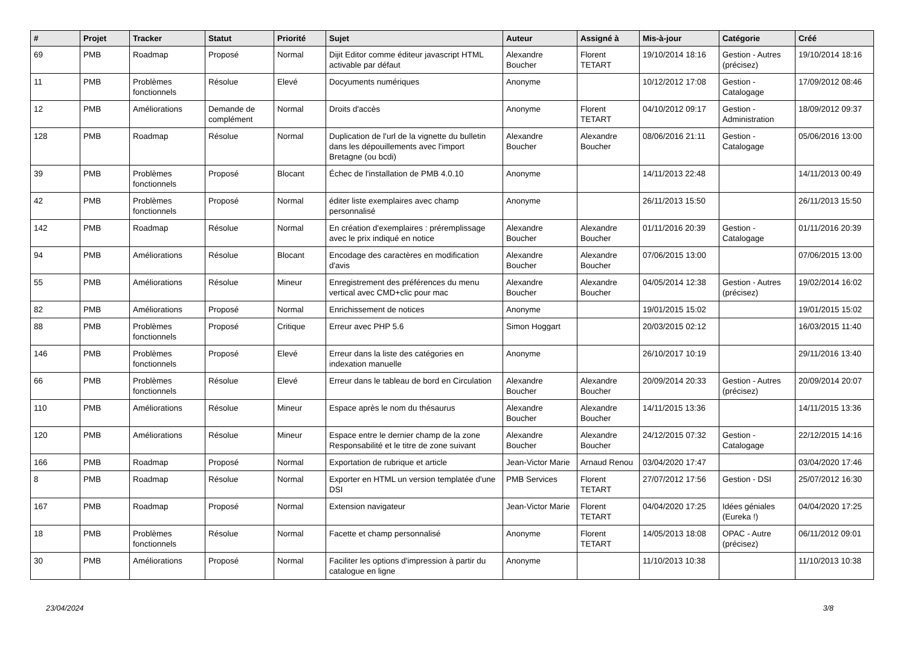| # | Projet | Tracker | Statut | Priorité | Sujet | Auteur | Assigné à | Mis-à-jour | Catégorie | Créé |
| --- | --- | --- | --- | --- | --- | --- | --- | --- | --- | --- |
| 69 | PMB | Roadmap | Proposé | Normal | Dijit Editor comme éditeur javascript HTML activable par défaut | Alexandre Boucher | Florent TETART | 19/10/2014 18:16 | Gestion - Autres (précisez) | 19/10/2014 18:16 |
| 11 | PMB | Problèmes fonctionnels | Résolue | Elevé | Docyuments numériques | Anonyme | | 10/12/2012 17:08 | Gestion - Catalogage | 17/09/2012 08:46 |
| 12 | PMB | Améliorations | Demande de complément | Normal | Droits d'accès | Anonyme | Florent TETART | 04/10/2012 09:17 | Gestion - Administration | 18/09/2012 09:37 |
| 128 | PMB | Roadmap | Résolue | Normal | Duplication de l'url de la vignette du bulletin dans les dépouillements avec l'import Bretagne (ou bcdi) | Alexandre Boucher | Alexandre Boucher | 08/06/2016 21:11 | Gestion - Catalogage | 05/06/2016 13:00 |
| 39 | PMB | Problèmes fonctionnels | Proposé | Blocant | Échec de l'installation de PMB 4.0.10 | Anonyme | | 14/11/2013 22:48 | | 14/11/2013 00:49 |
| 42 | PMB | Problèmes fonctionnels | Proposé | Normal | éditer liste exemplaires avec champ personnalisé | Anonyme | | 26/11/2013 15:50 | | 26/11/2013 15:50 |
| 142 | PMB | Roadmap | Résolue | Normal | En création d'exemplaires : préremplissage avec le prix indiqué en notice | Alexandre Boucher | Alexandre Boucher | 01/11/2016 20:39 | Gestion - Catalogage | 01/11/2016 20:39 |
| 94 | PMB | Améliorations | Résolue | Blocant | Encodage des caractères en modification d'avis | Alexandre Boucher | Alexandre Boucher | 07/06/2015 13:00 | | 07/06/2015 13:00 |
| 55 | PMB | Améliorations | Résolue | Mineur | Enregistrement des préférences du menu vertical avec CMD+clic pour mac | Alexandre Boucher | Alexandre Boucher | 04/05/2014 12:38 | Gestion - Autres (précisez) | 19/02/2014 16:02 |
| 82 | PMB | Améliorations | Proposé | Normal | Enrichissement de notices | Anonyme | | 19/01/2015 15:02 | | 19/01/2015 15:02 |
| 88 | PMB | Problèmes fonctionnels | Proposé | Critique | Erreur avec PHP 5.6 | Simon Hoggart | | 20/03/2015 02:12 | | 16/03/2015 11:40 |
| 146 | PMB | Problèmes fonctionnels | Proposé | Elevé | Erreur dans la liste des catégories en indexation manuelle | Anonyme | | 26/10/2017 10:19 | | 29/11/2016 13:40 |
| 66 | PMB | Problèmes fonctionnels | Résolue | Elevé | Erreur dans le tableau de bord en Circulation | Alexandre Boucher | Alexandre Boucher | 20/09/2014 20:33 | Gestion - Autres (précisez) | 20/09/2014 20:07 |
| 110 | PMB | Améliorations | Résolue | Mineur | Espace après le nom du thésaurus | Alexandre Boucher | Alexandre Boucher | 14/11/2015 13:36 | | 14/11/2015 13:36 |
| 120 | PMB | Améliorations | Résolue | Mineur | Espace entre le dernier champ de la zone Responsabilité et le titre de zone suivant | Alexandre Boucher | Alexandre Boucher | 24/12/2015 07:32 | Gestion - Catalogage | 22/12/2015 14:16 |
| 166 | PMB | Roadmap | Proposé | Normal | Exportation de rubrique et article | Jean-Victor Marie | Arnaud Renou | 03/04/2020 17:47 | | 03/04/2020 17:46 |
| 8 | PMB | Roadmap | Résolue | Normal | Exporter en HTML un version templatée d'une DSI | PMB Services | Florent TETART | 27/07/2012 17:56 | Gestion - DSI | 25/07/2012 16:30 |
| 167 | PMB | Roadmap | Proposé | Normal | Extension navigateur | Jean-Victor Marie | Florent TETART | 04/04/2020 17:25 | Idées géniales (Eureka !) | 04/04/2020 17:25 |
| 18 | PMB | Problèmes fonctionnels | Résolue | Normal | Facette et champ personnalisé | Anonyme | Florent TETART | 14/05/2013 18:08 | OPAC - Autre (précisez) | 06/11/2012 09:01 |
| 30 | PMB | Améliorations | Proposé | Normal | Faciliter les options d'impression à partir du catalogue en ligne | Anonyme | | 11/10/2013 10:38 | | 11/10/2013 10:38 |
23/04/2024 3/8